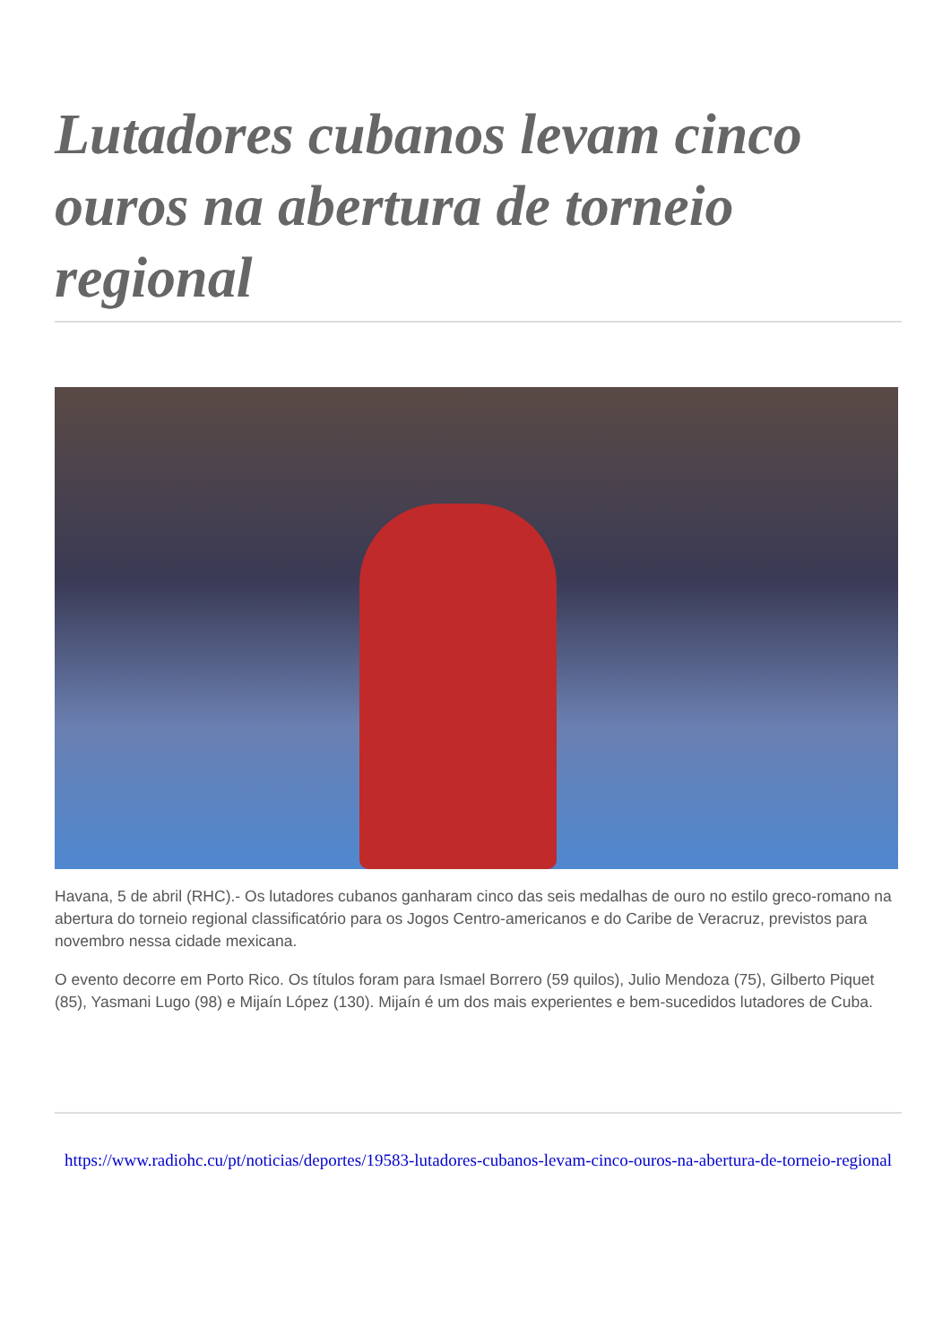Lutadores cubanos levam cinco ouros na abertura de torneio regional
Havana, 5 de abril (RHC).- Os lutadores cubanos ganharam cinco das seis medalhas de ouro no estilo greco-romano na abertura do torneio regional classificatório para os Jogos Centro-americanos e do Caribe de Veracruz, previstos para novembro nessa cidade mexicana.
O evento decorre em Porto Rico. Os títulos foram para Ismael Borrero (59 quilos), Julio Mendoza (75), Gilberto Piquet (85), Yasmani Lugo (98) e Mijaín López (130). Mijaín é um dos mais experientes e bem-sucedidos lutadores de Cuba.
https://www.radiohc.cu/pt/noticias/deportes/19583-lutadores-cubanos-levam-cinco-ouros-na-abertura-de-torneio-regional